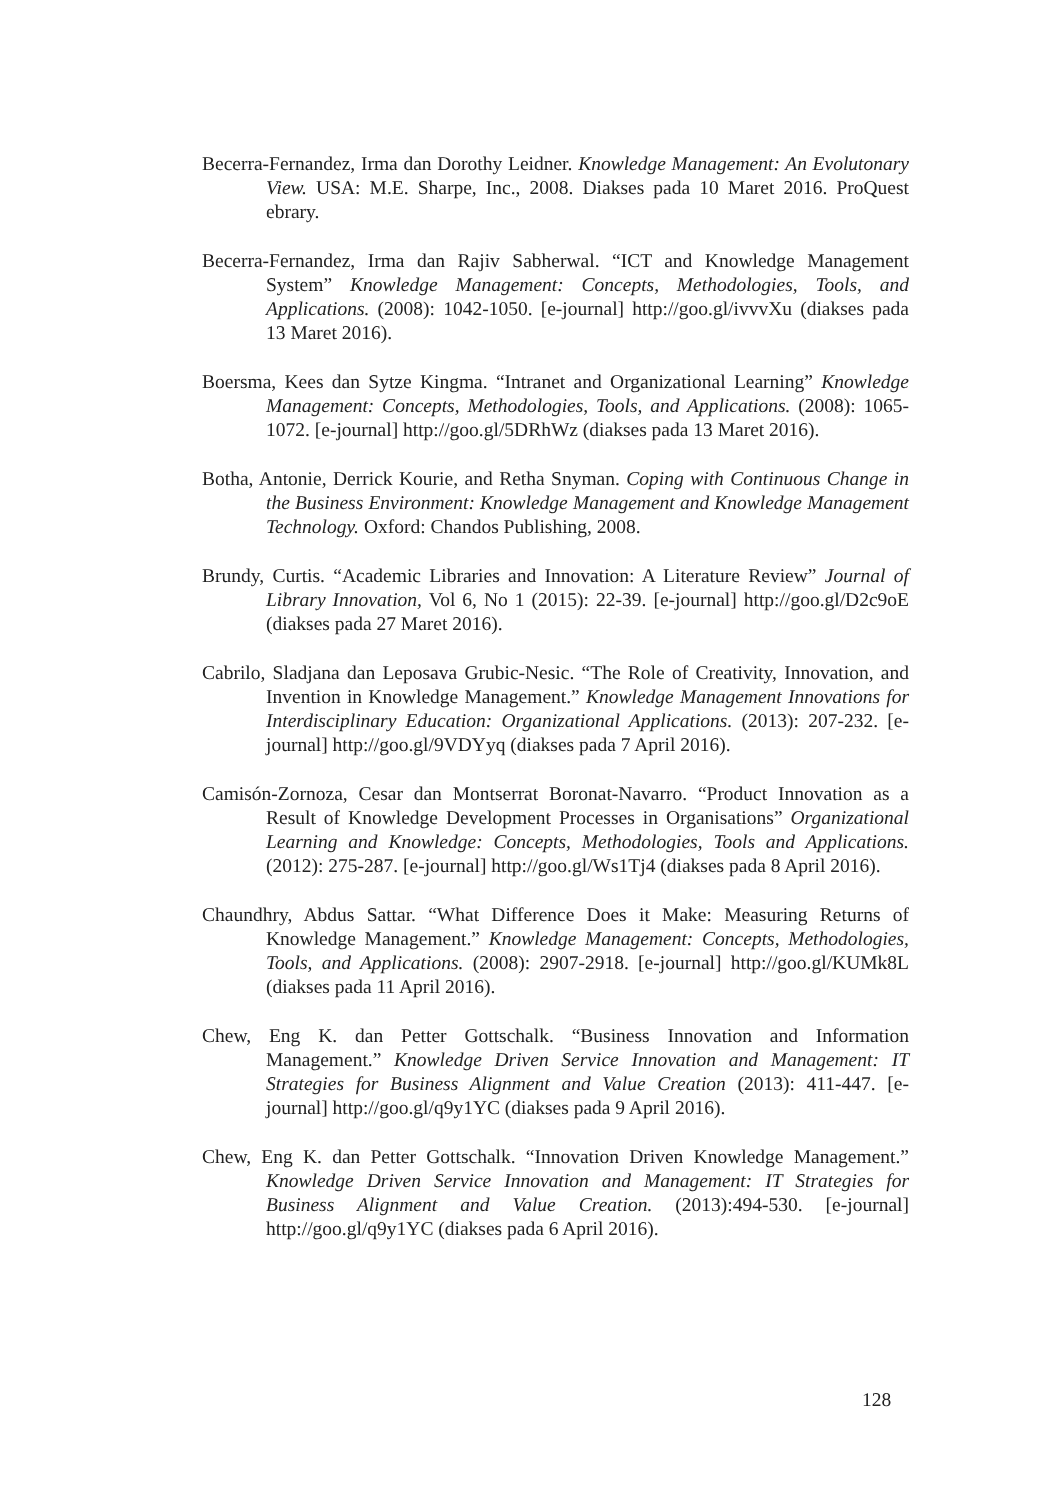Becerra-Fernandez, Irma dan Dorothy Leidner. Knowledge Management: An Evolutonary View. USA: M.E. Sharpe, Inc., 2008. Diakses pada 10 Maret 2016. ProQuest ebrary.
Becerra-Fernandez, Irma dan Rajiv Sabherwal. “ICT and Knowledge Management System” Knowledge Management: Concepts, Methodologies, Tools, and Applications. (2008): 1042-1050. [e-journal] http://goo.gl/ivvvXu (diakses pada 13 Maret 2016).
Boersma, Kees dan Sytze Kingma. “Intranet and Organizational Learning” Knowledge Management: Concepts, Methodologies, Tools, and Applications. (2008): 1065-1072. [e-journal] http://goo.gl/5DRhWz (diakses pada 13 Maret 2016).
Botha, Antonie, Derrick Kourie, and Retha Snyman. Coping with Continuous Change in the Business Environment: Knowledge Management and Knowledge Management Technology. Oxford: Chandos Publishing, 2008.
Brundy, Curtis. “Academic Libraries and Innovation: A Literature Review” Journal of Library Innovation, Vol 6, No 1 (2015): 22-39. [e-journal] http://goo.gl/D2c9oE (diakses pada 27 Maret 2016).
Cabrilo, Sladjana dan Leposava Grubic-Nesic. “The Role of Creativity, Innovation, and Invention in Knowledge Management.” Knowledge Management Innovations for Interdisciplinary Education: Organizational Applications. (2013): 207-232. [e-journal] http://goo.gl/9VDYyq (diakses pada 7 April 2016).
Camisón-Zornoza, Cesar dan Montserrat Boronat-Navarro. “Product Innovation as a Result of Knowledge Development Processes in Organisations” Organizational Learning and Knowledge: Concepts, Methodologies, Tools and Applications. (2012): 275-287. [e-journal] http://goo.gl/Ws1Tj4 (diakses pada 8 April 2016).
Chaundhry, Abdus Sattar. “What Difference Does it Make: Measuring Returns of Knowledge Management.” Knowledge Management: Concepts, Methodologies, Tools, and Applications. (2008): 2907-2918. [e-journal] http://goo.gl/KUMk8L (diakses pada 11 April 2016).
Chew, Eng K. dan Petter Gottschalk. “Business Innovation and Information Management.” Knowledge Driven Service Innovation and Management: IT Strategies for Business Alignment and Value Creation (2013): 411-447. [e-journal] http://goo.gl/q9y1YC (diakses pada 9 April 2016).
Chew, Eng K. dan Petter Gottschalk. “Innovation Driven Knowledge Management.” Knowledge Driven Service Innovation and Management: IT Strategies for Business Alignment and Value Creation. (2013):494-530. [e-journal] http://goo.gl/q9y1YC (diakses pada 6 April 2016).
128